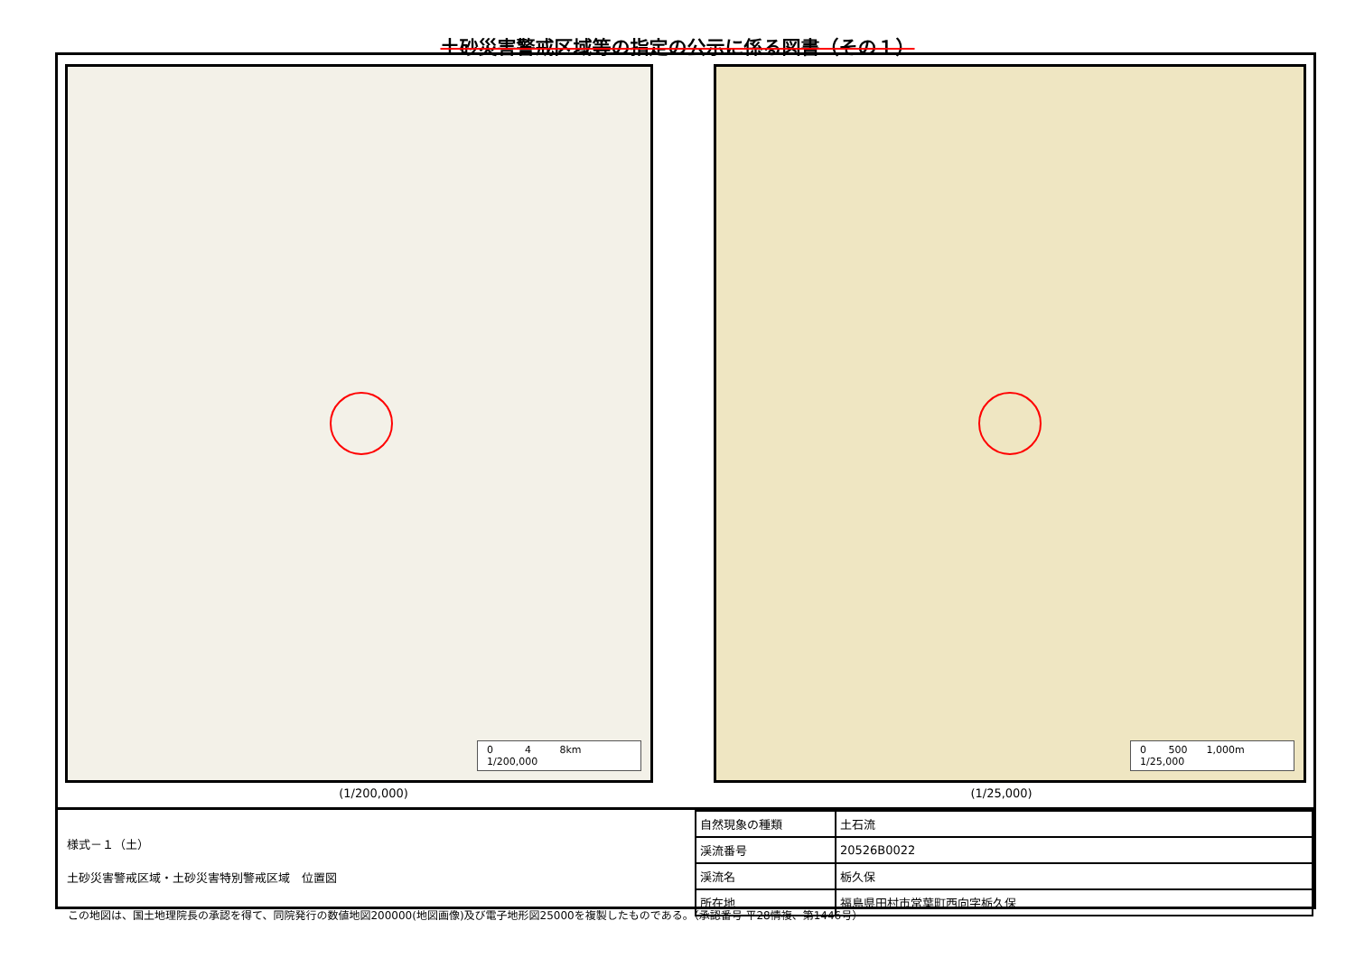土砂災害警戒区域等の指定の公示に係る図書（その１）
0 4 8km
1/200,000
0 500 1,000m
1/25,000
(1/200,000) (1/25,000)
様式－１（土）
土砂災害警戒区域・土砂災害特別警戒区域　位置図
| 自然現象の種類 | 土石流 |
| 渓流番号 | 20526B0022 |
| 渓流名 | 栃久保 |
| 所在地 | 福島県田村市常葉町西向字栃久保 |
この地図は、国土地理院長の承認を得て、同院発行の数値地図200000(地図画像)及び電子地形図25000を複製したものである。（承認番号 平28情複、第1446号）